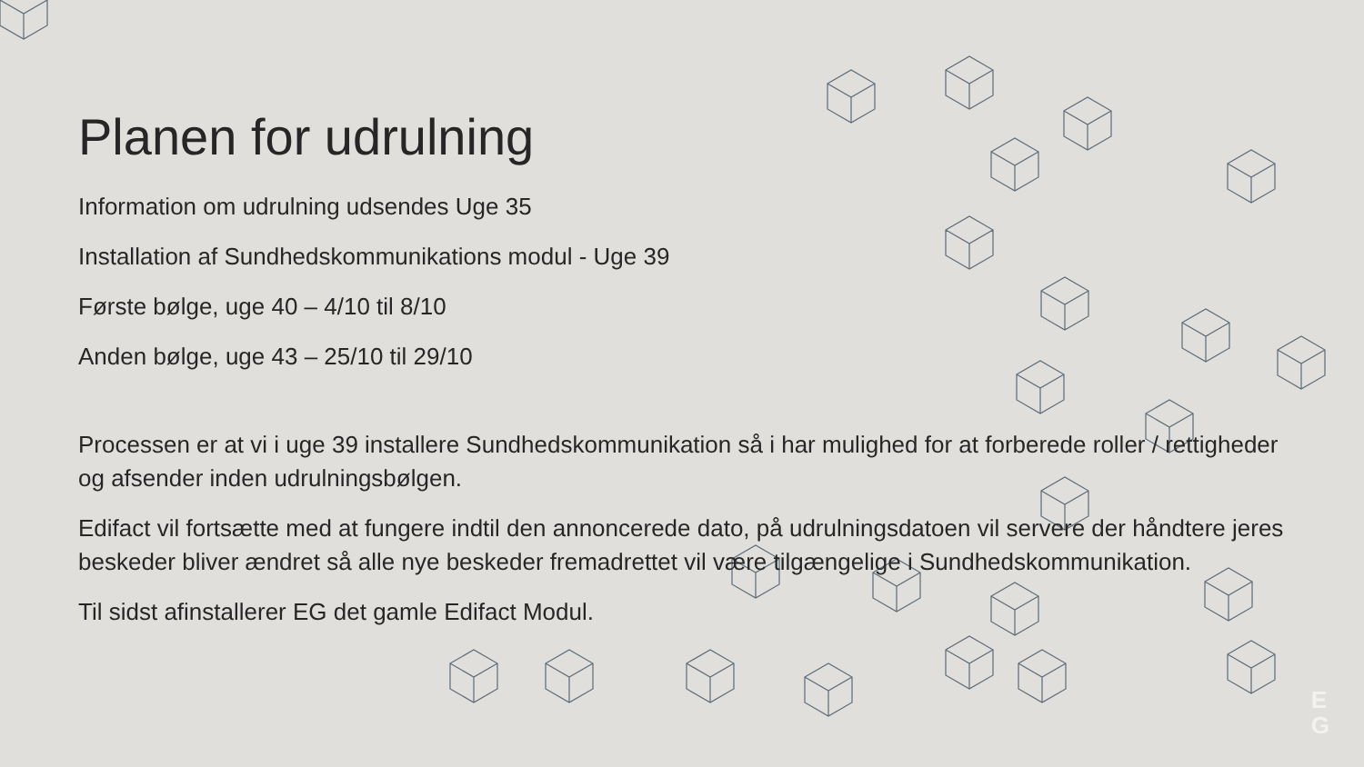Planen for udrulning
Information om udrulning udsendes Uge 35
Installation af Sundhedskommunikations modul - Uge 39
Første bølge, uge 40 – 4/10 til 8/10
Anden bølge, uge 43 – 25/10 til 29/10
Processen er at vi i uge 39 installere Sundhedskommunikation så i har mulighed for at forberede roller / rettigheder og afsender inden udrulningsbølgen.
Edifact vil fortsætte med at fungere indtil den annoncerede dato, på udrulningsdatoen vil servere der håndtere jeres beskeder bliver ændret så alle nye beskeder fremadrettet vil være tilgængelige i Sundhedskommunikation.
Til sidst afinstallerer EG det gamle Edifact Modul.
E
G